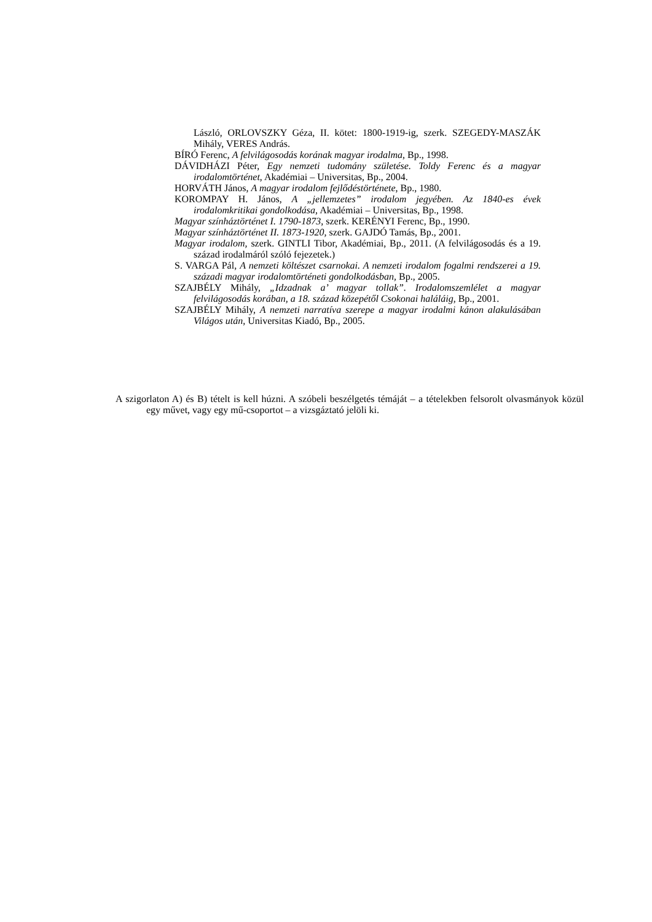László, ORLOVSZKY Géza, II. kötet: 1800-1919-ig, szerk. SZEGEDY-MASZÁK Mihály, VERES András.
BÍRÓ Ferenc, A felvilágosodás korának magyar irodalma, Bp., 1998.
DÁVIDHÁZI Péter, Egy nemzeti tudomány születése. Toldy Ferenc és a magyar irodalomtörténet, Akadémiai – Universitas, Bp., 2004.
HORVÁTH János, A magyar irodalom fejlődéstörténete, Bp., 1980.
KOROMPAY H. János, A „jellemzetes” irodalom jegyében. Az 1840-es évek irodalomkritikai gondolkodása, Akadémiai – Universitas, Bp., 1998.
Magyar színháztörténet I. 1790-1873, szerk. KERÉNYI Ferenc, Bp., 1990.
Magyar színháztörténet II. 1873-1920, szerk. GAJDÓ Tamás, Bp., 2001.
Magyar irodalom, szerk. GINTLI Tibor, Akadémiai, Bp., 2011. (A felvilágosodás és a 19. század irodalmáról szóló fejezetek.)
S. VARGA Pál, A nemzeti költészet csarnokai. A nemzeti irodalom fogalmi rendszerei a 19. századi magyar irodalomtörténeti gondolkodásban, Bp., 2005.
SZAJBÉLY Mihály, „Idzadnak a’ magyar tollak”. Irodalomszemlélet a magyar felvilágosodás korában, a 18. század közepétől Csokonai haláláig, Bp., 2001.
SZAJBÉLY Mihály, A nemzeti narratíva szerepe a magyar irodalmi kánon alakulásában Világos után, Universitas Kiadó, Bp., 2005.
A szigorlaton A) és B) tételt is kell húzni. A szóbeli beszélgetés témáját – a tételekben felsorolt olvasmányok közül egy művet, vagy egy mű-csoportot – a vizsgáztató jelöli ki.